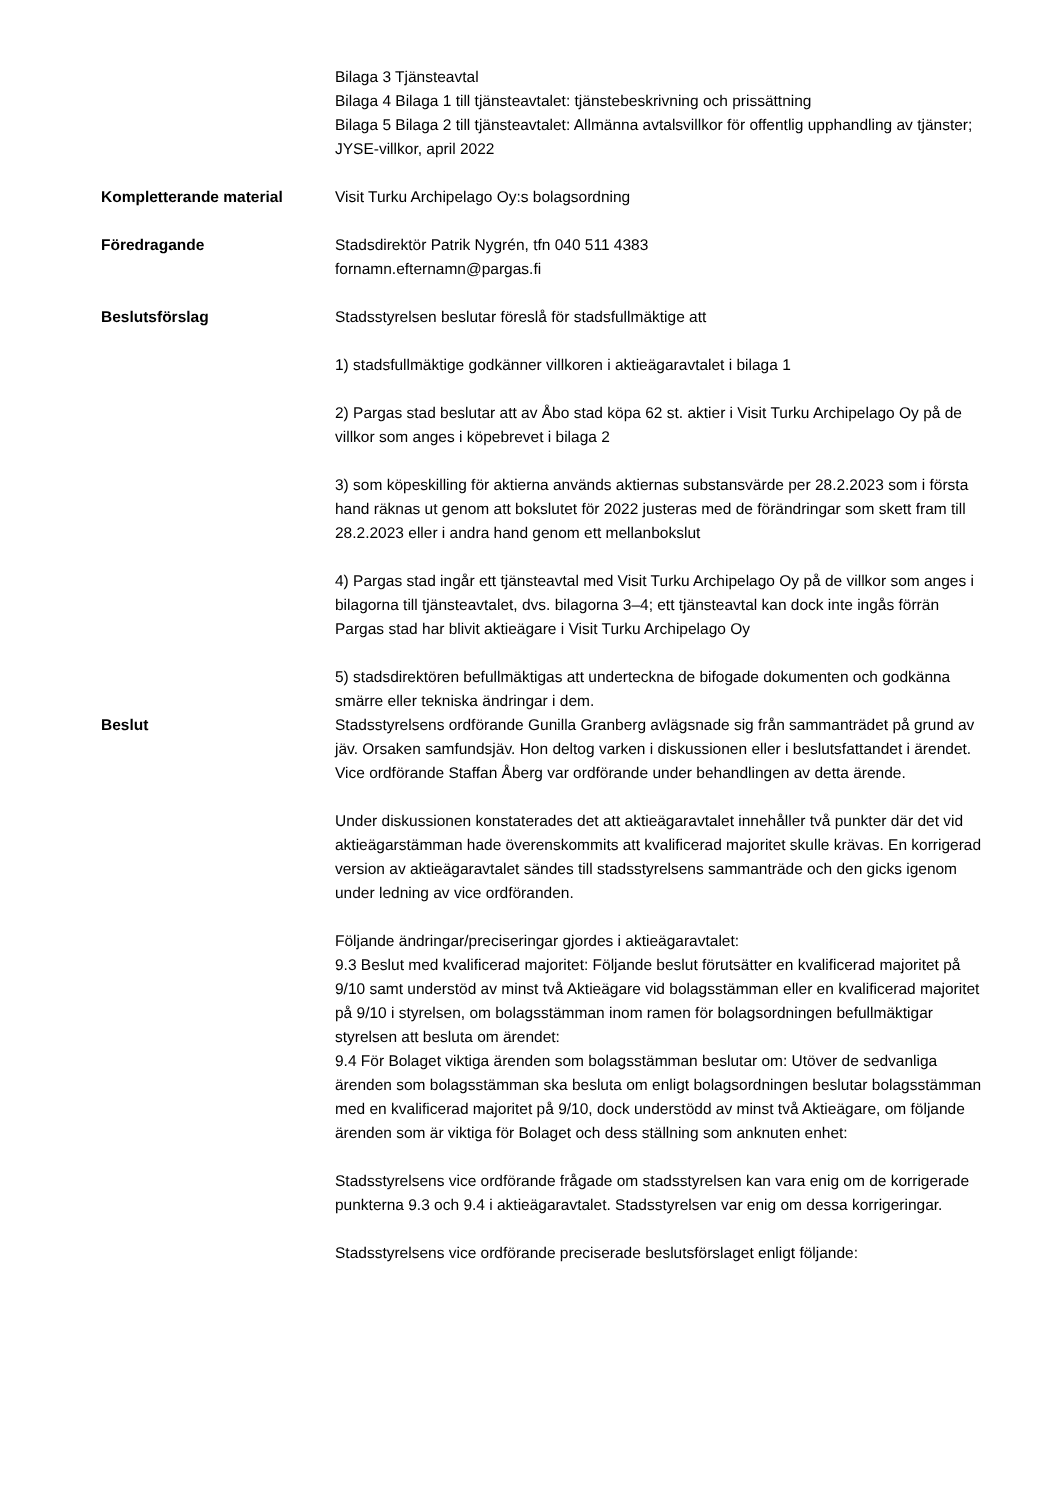Bilaga 3 Tjänsteavtal
Bilaga 4 Bilaga 1 till tjänsteavtalet: tjänstebeskrivning och prissättning
Bilaga 5 Bilaga 2 till tjänsteavtalet: Allmänna avtalsvillkor för offentlig upphandling av tjänster; JYSE-villkor, april 2022
Kompletterande material Visit Turku Archipelago Oy:s bolagsordning
Föredragande Stadsdirektör Patrik Nygrén, tfn 040 511 4383
fornamn.efternamn@pargas.fi
Beslutsförslag Stadsstyrelsen beslutar föreslå för stadsfullmäktige att
1) stadsfullmäktige godkänner villkoren i aktieägaravtalet i bilaga 1
2) Pargas stad beslutar att av Åbo stad köpa 62 st. aktier i Visit Turku Archipelago Oy på de villkor som anges i köpebrevet i bilaga 2
3) som köpeskilling för aktierna används aktiernas substansvärde per 28.2.2023 som i första hand räknas ut genom att bokslutet för 2022 justeras med de förändringar som skett fram till 28.2.2023 eller i andra hand genom ett mellanbokslut
4) Pargas stad ingår ett tjänsteavtal med Visit Turku Archipelago Oy på de villkor som anges i bilagorna till tjänsteavtalet, dvs. bilagorna 3–4; ett tjänsteavtal kan dock inte ingås förrän Pargas stad har blivit aktieägare i Visit Turku Archipelago Oy
5) stadsdirektören befullmäktigas att underteckna de bifogade dokumenten och godkänna smärre eller tekniska ändringar i dem.
Beslut Stadsstyrelsens ordförande Gunilla Granberg avlägsnade sig från sammanträdet på grund av jäv. Orsaken samfundsjäv. Hon deltog varken i diskussionen eller i beslutsfattandet i ärendet. Vice ordförande Staffan Åberg var ordförande under behandlingen av detta ärende.
Under diskussionen konstaterades det att aktieägaravtalet innehåller två punkter där det vid aktieägarstämman hade överenskommits att kvalificerad majoritet skulle krävas. En korrigerad version av aktieägaravtalet sändes till stadsstyrelsens sammanträde och den gicks igenom under ledning av vice ordföranden.
Följande ändringar/preciseringar gjordes i aktieägaravtalet:
9.3 Beslut med kvalificerad majoritet: Följande beslut förutsätter en kvalificerad majoritet på 9/10 samt understöd av minst två Aktieägare vid bolagsstämman eller en kvalificerad majoritet på 9/10 i styrelsen, om bolagsstämman inom ramen för bolagsordningen befullmäktigar styrelsen att besluta om ärendet:
9.4 För Bolaget viktiga ärenden som bolagsstämman beslutar om: Utöver de sedvanliga ärenden som bolagsstämman ska besluta om enligt bolagsordningen beslutar bolagsstämman med en kvalificerad majoritet på 9/10, dock understödd av minst två Aktieägare, om följande ärenden som är viktiga för Bolaget och dess ställning som anknuten enhet:
Stadsstyrelsens vice ordförande frågade om stadsstyrelsen kan vara enig om de korrigerade punkterna 9.3 och 9.4 i aktieägaravtalet. Stadsstyrelsen var enig om dessa korrigeringar.
Stadsstyrelsens vice ordförande preciserade beslutsförslaget enligt följande: